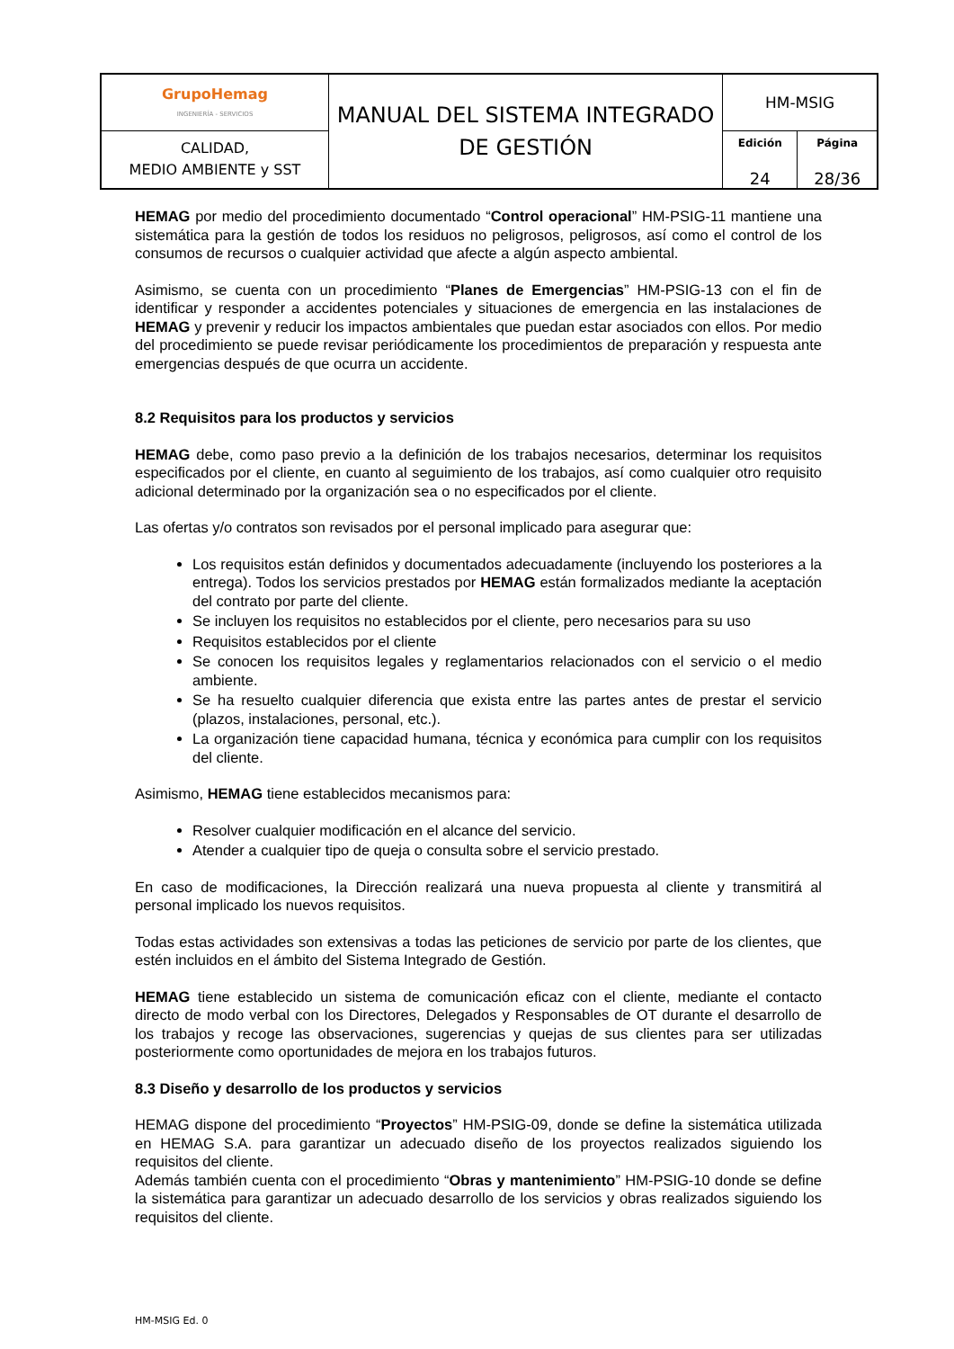| GrupoHemag INGENIERÍA - SERVICIOS | MANUAL DEL SISTEMA INTEGRADO DE GESTIÓN | HM-MSIG | |
| CALIDAD, MEDIO AMBIENTE y SST | | Edición 24 | Página 28/36 |
HEMAG por medio del procedimiento documentado “Control operacional” HM-PSIG-11 mantiene una sistemática para la gestión de todos los residuos no peligrosos, peligrosos, así como el control de los consumos de recursos o cualquier actividad que afecte a algún aspecto ambiental.
Asimismo, se cuenta con un procedimiento “Planes de Emergencias” HM-PSIG-13 con el fin de identificar y responder a accidentes potenciales y situaciones de emergencia en las instalaciones de HEMAG y prevenir y reducir los impactos ambientales que puedan estar asociados con ellos. Por medio del procedimiento se puede revisar periódicamente los procedimientos de preparación y respuesta ante emergencias después de que ocurra un accidente.
8.2 Requisitos para los productos y servicios
HEMAG debe, como paso previo a la definición de los trabajos necesarios, determinar los requisitos especificados por el cliente, en cuanto al seguimiento de los trabajos, así como cualquier otro requisito adicional determinado por la organización sea o no especificados por el cliente.
Las ofertas y/o contratos son revisados por el personal implicado para asegurar que:
Los requisitos están definidos y documentados adecuadamente (incluyendo los posteriores a la entrega). Todos los servicios prestados por HEMAG están formalizados mediante la aceptación del contrato por parte del cliente.
Se incluyen los requisitos no establecidos por el cliente, pero necesarios para su uso
Requisitos establecidos por el cliente
Se conocen los requisitos legales y reglamentarios relacionados con el servicio o el medio ambiente.
Se ha resuelto cualquier diferencia que exista entre las partes antes de prestar el servicio (plazos, instalaciones, personal, etc.).
La organización tiene capacidad humana, técnica y económica para cumplir con los requisitos del cliente.
Asimismo, HEMAG tiene establecidos mecanismos para:
Resolver cualquier modificación en el alcance del servicio.
Atender a cualquier tipo de queja o consulta sobre el servicio prestado.
En caso de modificaciones, la Dirección realizará una nueva propuesta al cliente y transmitirá al personal implicado los nuevos requisitos.
Todas estas actividades son extensivas a todas las peticiones de servicio por parte de los clientes, que estén incluidos en el ámbito del Sistema Integrado de Gestión.
HEMAG tiene establecido un sistema de comunicación eficaz con el cliente, mediante el contacto directo de modo verbal con los Directores, Delegados y Responsables de OT durante el desarrollo de los trabajos y recoge las observaciones, sugerencias y quejas de sus clientes para ser utilizadas posteriormente como oportunidades de mejora en los trabajos futuros.
8.3 Diseño y desarrollo de los productos y servicios
HEMAG dispone del procedimiento “Proyectos” HM-PSIG-09, donde se define la sistemática utilizada en HEMAG S.A. para garantizar un adecuado diseño de los proyectos realizados siguiendo los requisitos del cliente.
Además también cuenta con el procedimiento “Obras y mantenimiento” HM-PSIG-10 donde se define la sistemática para garantizar un adecuado desarrollo de los servicios y obras realizados siguiendo los requisitos del cliente.
HM-MSIG Ed. 0